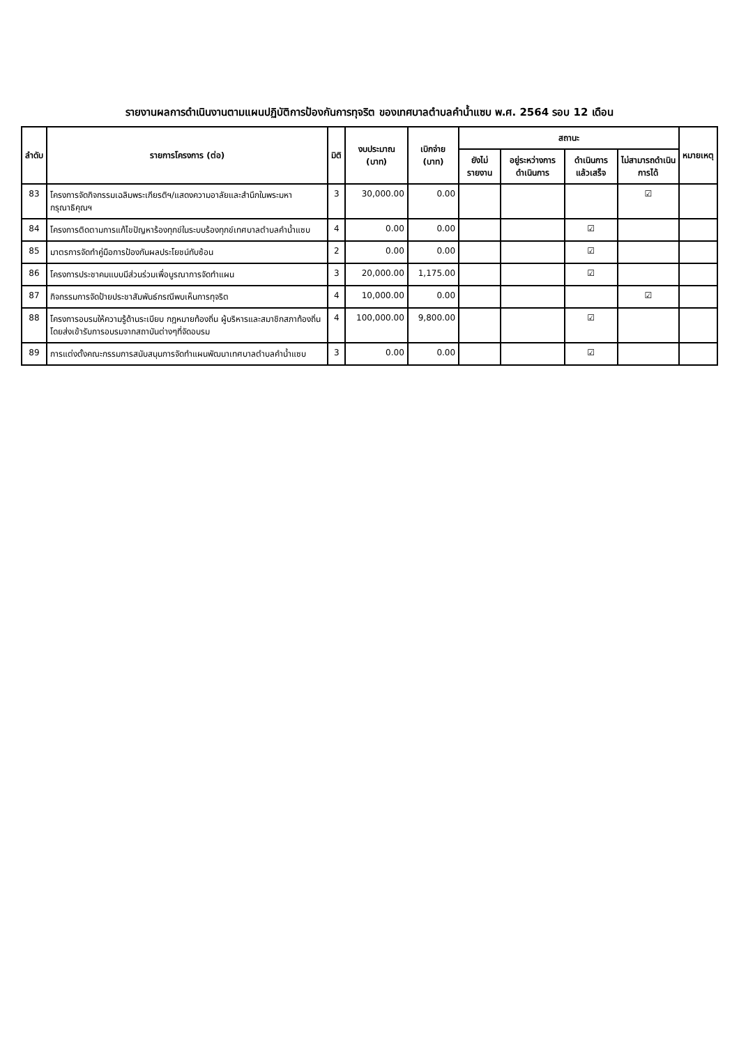รายงานผลการดำเนินงานตามแผนปฏิบัติการป้องกันการทุจริต ของเทศบาลตำบลคำน้ำแซบ พ.ศ. 2564 รอบ 12 เดือน
| ลำดับ | รายการโครงการ (ต่อ) | มิติ | งบประมาณ (บาท) | เบิกจ่าย (บาท) | สถานะ | | | | หมายเหตุ |
| --- | --- | --- | --- | --- | --- | --- | --- | --- | --- |
| | | | | | ยังไม่รายงาน | อยู่ระหว่างการดำเนินการ | ดำเนินการแล้วเสร็จ | ไม่สามารถดำเนินการได้ | |
| 83 | โครงการจัดกิจกรรมเฉลิมพระเกียรติฯ/แสดงความอาลัยและสำนึกในพระมหากรุณาธิคุณฯ | 3 | 30,000.00 | 0.00 | | | | ☑ | |
| 84 | โครงการติดตามการแก้ไขปัญหาร้องทุกข์ในระบบร้องทุกข์เทศบาลตำบลคำน้ำแซบ | 4 | 0.00 | 0.00 | | | ☑ | | |
| 85 | มาตรการจัดทำคู่มือการป้องกันผลประโยชน์ทับซ้อน | 2 | 0.00 | 0.00 | | | ☑ | | |
| 86 | โครงการประชาคมแบบมีส่วนร่วมเพื่อบูรณาการจัดทำแผน | 3 | 20,000.00 | 1,175.00 | | | ☑ | | |
| 87 | กิจกรรมการจัดป้ายประชาสัมพันธ์กรณีพบเห็นการทุจริต | 4 | 10,000.00 | 0.00 | | | | ☑ | |
| 88 | โครงการอบรมให้ความรู้ด้านระเบียบ กฎหมายท้องถิ่น ผู้บริหารและสมาชิกสภาท้องถิ่น โดยส่งเข้ารับการอบรมจากสถาบันต่างๆที่จัดอบรม | 4 | 100,000.00 | 9,800.00 | | | ☑ | | |
| 89 | การแต่งตั้งคณะกรรมการสนับสนุนการจัดทำแผนพัฒนาเทศบาลตำบลคำน้ำแซบ | 3 | 0.00 | 0.00 | | | ☑ | | |